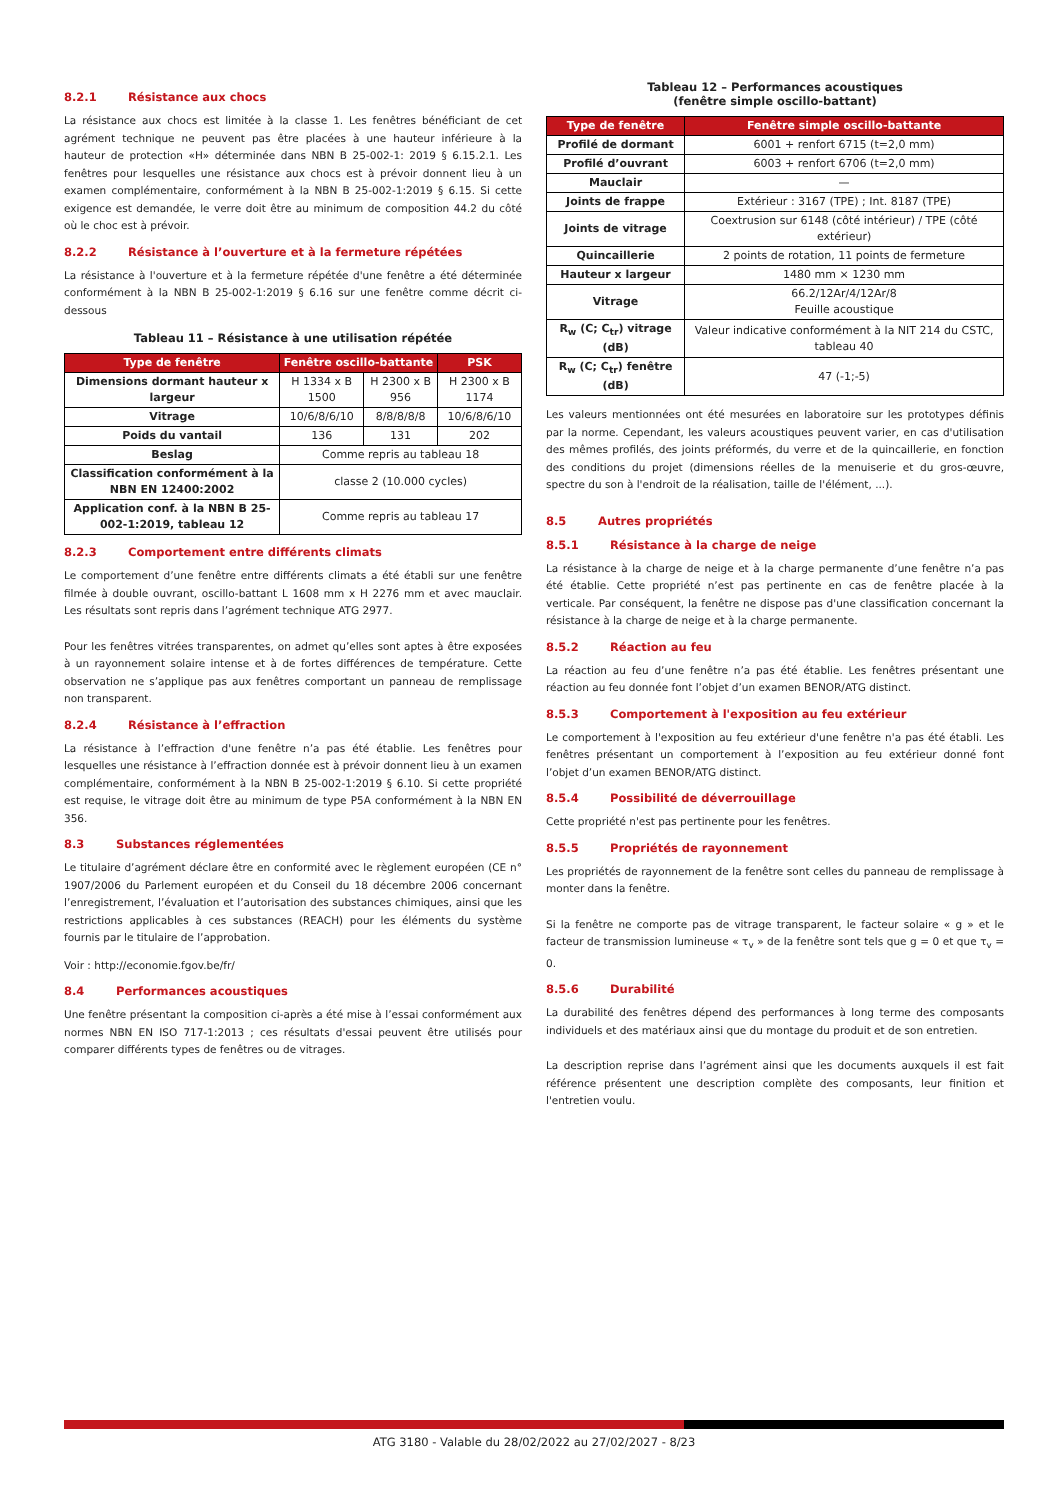8.2.1 Résistance aux chocs
La résistance aux chocs est limitée à la classe 1. Les fenêtres bénéficiant de cet agrément technique ne peuvent pas être placées à une hauteur inférieure à la hauteur de protection «H» déterminée dans NBN B 25-002-1: 2019 § 6.15.2.1. Les fenêtres pour lesquelles une résistance aux chocs est à prévoir donnent lieu à un examen complémentaire, conformément à la NBN B 25-002-1:2019 § 6.15. Si cette exigence est demandée, le verre doit être au minimum de composition 44.2 du côté où le choc est à prévoir.
8.2.2 Résistance à l’ouverture et à la fermeture répétées
La résistance à l'ouverture et à la fermeture répétée d'une fenêtre a été déterminée conformément à la NBN B 25-002-1:2019 § 6.16 sur une fenêtre comme décrit ci-dessous
Tableau 11 – Résistance à une utilisation répétée
| Type de fenêtre | Fenêtre oscillo-battante | | PSK |
| --- | --- | --- | --- |
| Dimensions dormant hauteur x largeur | H 1334 x B 1500 | H 2300 x B 956 | H 2300 x B 1174 |
| Vitrage | 10/6/8/6/10 | 8/8/8/8/8 | 10/6/8/6/10 |
| Poids du vantail | 136 | 131 | 202 |
| Beslag | Comme repris au tableau 18 | | |
| Classification conformément à la NBN EN 12400:2002 | classe 2 (10.000 cycles) | | |
| Application conf. à la NBN B 25-002-1:2019, tableau 12 | Comme repris au tableau 17 | | |
8.2.3 Comportement entre différents climats
Le comportement d’une fenêtre entre différents climats a été établi sur une fenêtre filmée à double ouvrant, oscillo-battant L 1608 mm x H 2276 mm et avec mauclair. Les résultats sont repris dans l’agrément technique ATG 2977.
Pour les fenêtres vitrées transparentes, on admet qu’elles sont aptes à être exposées à un rayonnement solaire intense et à de fortes différences de température. Cette observation ne s’applique pas aux fenêtres comportant un panneau de remplissage non transparent.
8.2.4 Résistance à l’effraction
La résistance à l’effraction d'une fenêtre n’a pas été établie. Les fenêtres pour lesquelles une résistance à l’effraction donnée est à prévoir donnent lieu à un examen complémentaire, conformément à la NBN B 25-002-1:2019 § 6.10. Si cette propriété est requise, le vitrage doit être au minimum de type P5A conformément à la NBN EN 356.
8.3 Substances réglementées
Le titulaire d’agrément déclare être en conformité avec le règlement européen (CE n° 1907/2006 du Parlement européen et du Conseil du 18 décembre 2006 concernant l’enregistrement, l’évaluation et l’autorisation des substances chimiques, ainsi que les restrictions applicables à ces substances (REACH) pour les éléments du système fournis par le titulaire de l’approbation.
Voir : http://economie.fgov.be/fr/
8.4 Performances acoustiques
Une fenêtre présentant la composition ci-après a été mise à l’essai conformément aux normes NBN EN ISO 717-1:2013 ; ces résultats d'essai peuvent être utilisés pour comparer différents types de fenêtres ou de vitrages.
Tableau 12 – Performances acoustiques
(fenêtre simple oscillo-battant)
| Type de fenêtre | Fenêtre simple oscillo-battante |
| --- | --- |
| Profilé de dormant | 6001 + renfort 6715 (t=2,0 mm) |
| Profilé d’ouvrant | 6003 + renfort 6706 (t=2,0 mm) |
| Mauclair | — |
| Joints de frappe | Extérieur : 3167 (TPE) ; Int. 8187 (TPE) |
| Joints de vitrage | Coextrusion sur 6148 (côté intérieur) / TPE (côté extérieur) |
| Quincaillerie | 2 points de rotation, 11 points de fermeture |
| Hauteur x largeur | 1480 mm × 1230 mm |
| Vitrage | 66.2/12Ar/4/12Ar/8 Feuille acoustique |
| R<sub>w</sub> (C; C<sub>tr</sub>) vitrage (dB) | Valeur indicative conformément à la NIT 214 du CSTC, tableau 40 |
| R<sub>w</sub> (C; C<sub>tr</sub>) fenêtre (dB) | 47 (-1;-5) |
Les valeurs mentionnées ont été mesurées en laboratoire sur les prototypes définis par la norme. Cependant, les valeurs acoustiques peuvent varier, en cas d'utilisation des mêmes profilés, des joints préformés, du verre et de la quincaillerie, en fonction des conditions du projet (dimensions réelles de la menuiserie et du gros-œuvre, spectre du son à l'endroit de la réalisation, taille de l'élément, ...).
8.5 Autres propriétés
8.5.1 Résistance à la charge de neige
La résistance à la charge de neige et à la charge permanente d’une fenêtre n’a pas été établie. Cette propriété n’est pas pertinente en cas de fenêtre placée à la verticale. Par conséquent, la fenêtre ne dispose pas d'une classification concernant la résistance à la charge de neige et à la charge permanente.
8.5.2 Réaction au feu
La réaction au feu d’une fenêtre n’a pas été établie. Les fenêtres présentant une réaction au feu donnée font l’objet d’un examen BENOR/ATG distinct.
8.5.3 Comportement à l'exposition au feu extérieur
Le comportement à l'exposition au feu extérieur d'une fenêtre n'a pas été établi. Les fenêtres présentant un comportement à l’exposition au feu extérieur donné font l’objet d’un examen BENOR/ATG distinct.
8.5.4 Possibilité de déverrouillage
Cette propriété n'est pas pertinente pour les fenêtres.
8.5.5 Propriétés de rayonnement
Les propriétés de rayonnement de la fenêtre sont celles du panneau de remplissage à monter dans la fenêtre.
Si la fenêtre ne comporte pas de vitrage transparent, le facteur solaire « g » et le facteur de transmission lumineuse « τ<sub>v</sub> » de la fenêtre sont tels que g = 0 et que τ<sub>v</sub> = 0.
8.5.6 Durabilité
La durabilité des fenêtres dépend des performances à long terme des composants individuels et des matériaux ainsi que du montage du produit et de son entretien.
La description reprise dans l’agrément ainsi que les documents auxquels il est fait référence présentent une description complète des composants, leur finition et l'entretien voulu.
ATG 3180 - Valable du 28/02/2022 au 27/02/2027 - 8/23